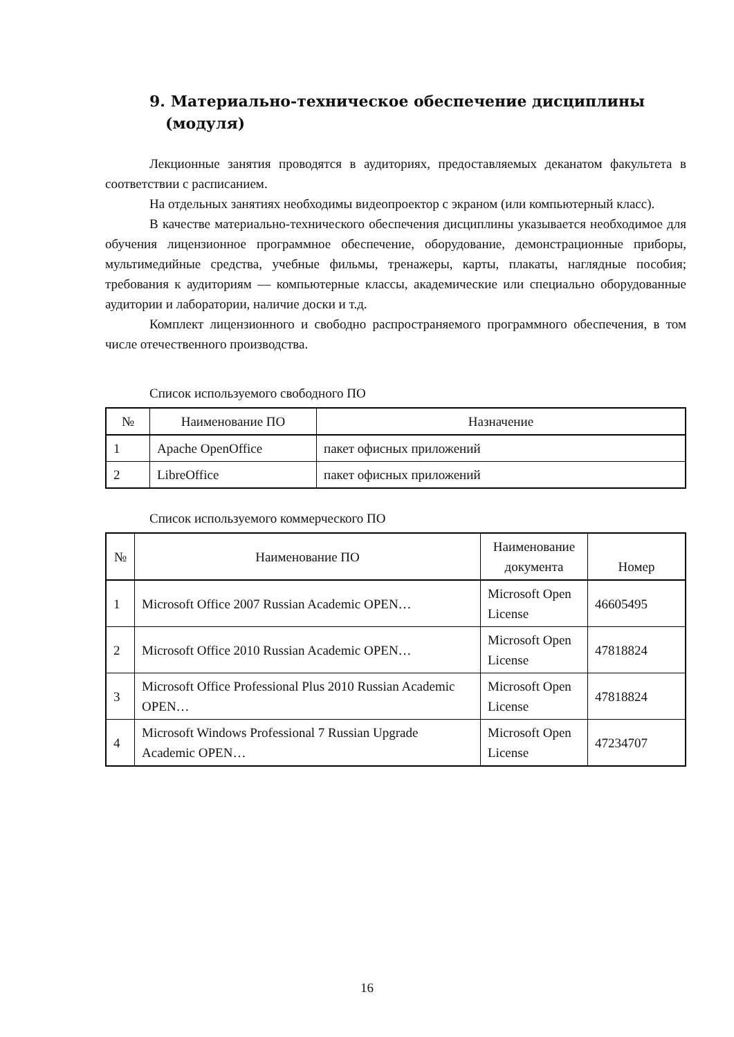9. Материально-техническое обеспечение дисциплины
(модуля)
Лекционные занятия проводятся в аудиториях, предоставляемых деканатом факультета в соответствии с расписанием.
На отдельных занятиях необходимы видеопроектор с экраном (или компьютерный класс).
В качестве материально-технического обеспечения дисциплины указывается необходимое для обучения лицензионное программное обеспечение, оборудование, демонстрационные приборы, мультимедийные средства, учебные фильмы, тренажеры, карты, плакаты, наглядные пособия; требования к аудиториям — компьютерные классы, академические или специально оборудованные аудитории и лаборатории, наличие доски и т.д.
Комплект лицензионного и свободно распространяемого программного обеспечения, в том числе отечественного производства.
Список используемого свободного ПО
| № | Наименование ПО | Назначение |
| --- | --- | --- |
| 1 | Apache OpenOffice | пакет офисных приложений |
| 2 | LibreOffice | пакет офисных приложений |
Список используемого коммерческого ПО
| № | Наименование ПО | Наименование документа | Номер |
| --- | --- | --- | --- |
| 1 | Microsoft Office 2007 Russian Academic OPEN… | Microsoft Open License | 46605495 |
| 2 | Microsoft Office 2010 Russian Academic OPEN… | Microsoft Open License | 47818824 |
| 3 | Microsoft Office Professional Plus 2010 Russian Academic OPEN… | Microsoft Open License | 47818824 |
| 4 | Microsoft Windows Professional 7 Russian Upgrade Academic OPEN… | Microsoft Open License | 47234707 |
16